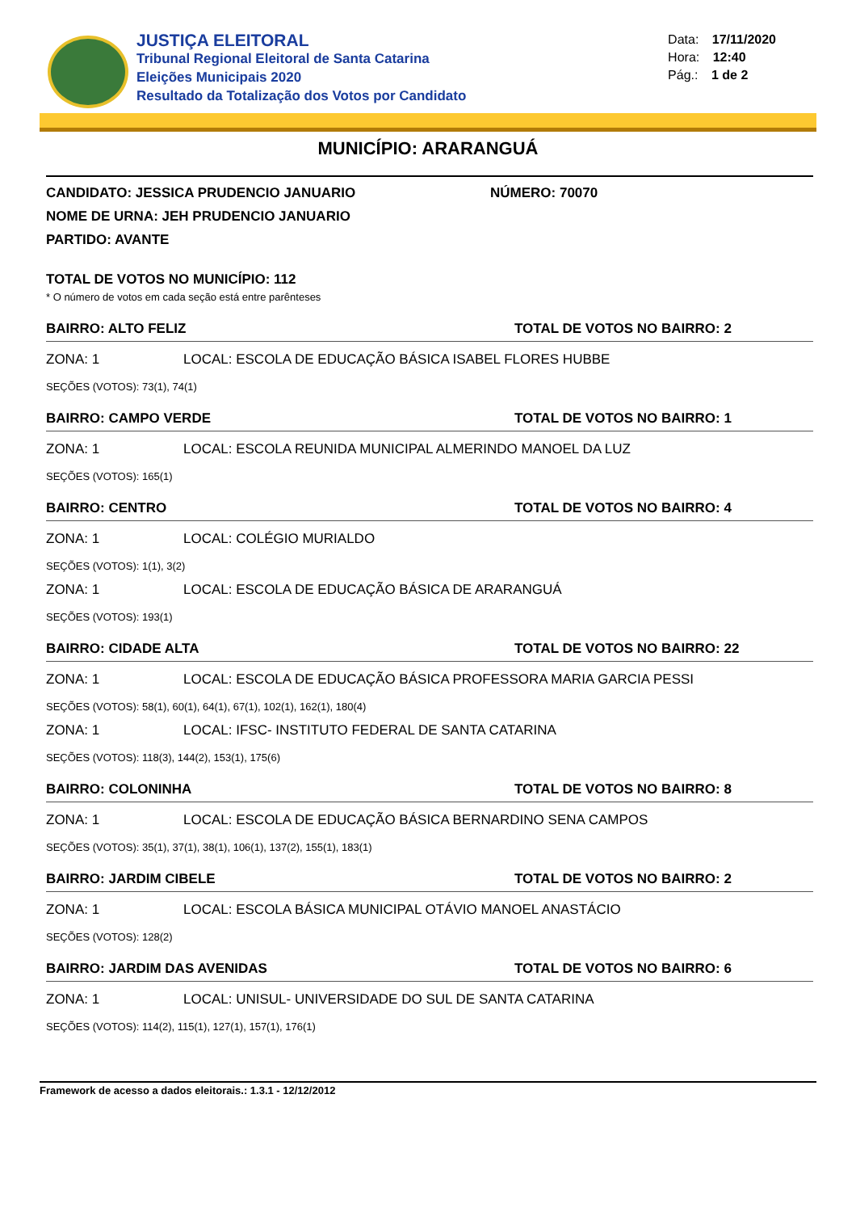JUSTIÇA ELEITORAL
Tribunal Regional Eleitoral de Santa Catarina
Eleições Municipais 2020
Resultado da Totalização dos Votos por Candidato
Data: 17/11/2020
Hora: 12:40
Pág.: 1 de 2
MUNICÍPIO: ARARANGUÁ
CANDIDATO: JESSICA PRUDENCIO JANUARIO NÚMERO: 70070
NOME DE URNA: JEH PRUDENCIO JANUARIO
PARTIDO: AVANTE
TOTAL DE VOTOS NO MUNICÍPIO: 112
* O número de votos em cada seção está entre parênteses
BAIRRO: ALTO FELIZ TOTAL DE VOTOS NO BAIRRO: 2
ZONA: 1 LOCAL: ESCOLA DE EDUCAÇÃO BÁSICA ISABEL FLORES HUBBE
SEÇÕES (VOTOS): 73(1), 74(1)
BAIRRO: CAMPO VERDE TOTAL DE VOTOS NO BAIRRO: 1
ZONA: 1 LOCAL: ESCOLA REUNIDA MUNICIPAL ALMERINDO MANOEL DA LUZ
SEÇÕES (VOTOS): 165(1)
BAIRRO: CENTRO TOTAL DE VOTOS NO BAIRRO: 4
ZONA: 1 LOCAL: COLÉGIO MURIALDO
SEÇÕES (VOTOS): 1(1), 3(2)
ZONA: 1 LOCAL: ESCOLA DE EDUCAÇÃO BÁSICA DE ARARANGUÁ
SEÇÕES (VOTOS): 193(1)
BAIRRO: CIDADE ALTA TOTAL DE VOTOS NO BAIRRO: 22
ZONA: 1 LOCAL: ESCOLA DE EDUCAÇÃO BÁSICA PROFESSORA MARIA GARCIA PESSI
SEÇÕES (VOTOS): 58(1), 60(1), 64(1), 67(1), 102(1), 162(1), 180(4)
ZONA: 1 LOCAL: IFSC- INSTITUTO FEDERAL DE SANTA CATARINA
SEÇÕES (VOTOS): 118(3), 144(2), 153(1), 175(6)
BAIRRO: COLONINHA TOTAL DE VOTOS NO BAIRRO: 8
ZONA: 1 LOCAL: ESCOLA DE EDUCAÇÃO BÁSICA BERNARDINO SENA CAMPOS
SEÇÕES (VOTOS): 35(1), 37(1), 38(1), 106(1), 137(2), 155(1), 183(1)
BAIRRO: JARDIM CIBELE TOTAL DE VOTOS NO BAIRRO: 2
ZONA: 1 LOCAL: ESCOLA BÁSICA MUNICIPAL OTÁVIO MANOEL ANASTÁCIO
SEÇÕES (VOTOS): 128(2)
BAIRRO: JARDIM DAS AVENIDAS TOTAL DE VOTOS NO BAIRRO: 6
ZONA: 1 LOCAL: UNISUL- UNIVERSIDADE DO SUL DE SANTA CATARINA
SEÇÕES (VOTOS): 114(2), 115(1), 127(1), 157(1), 176(1)
Framework de acesso a dados eleitorais.: 1.3.1 - 12/12/2012